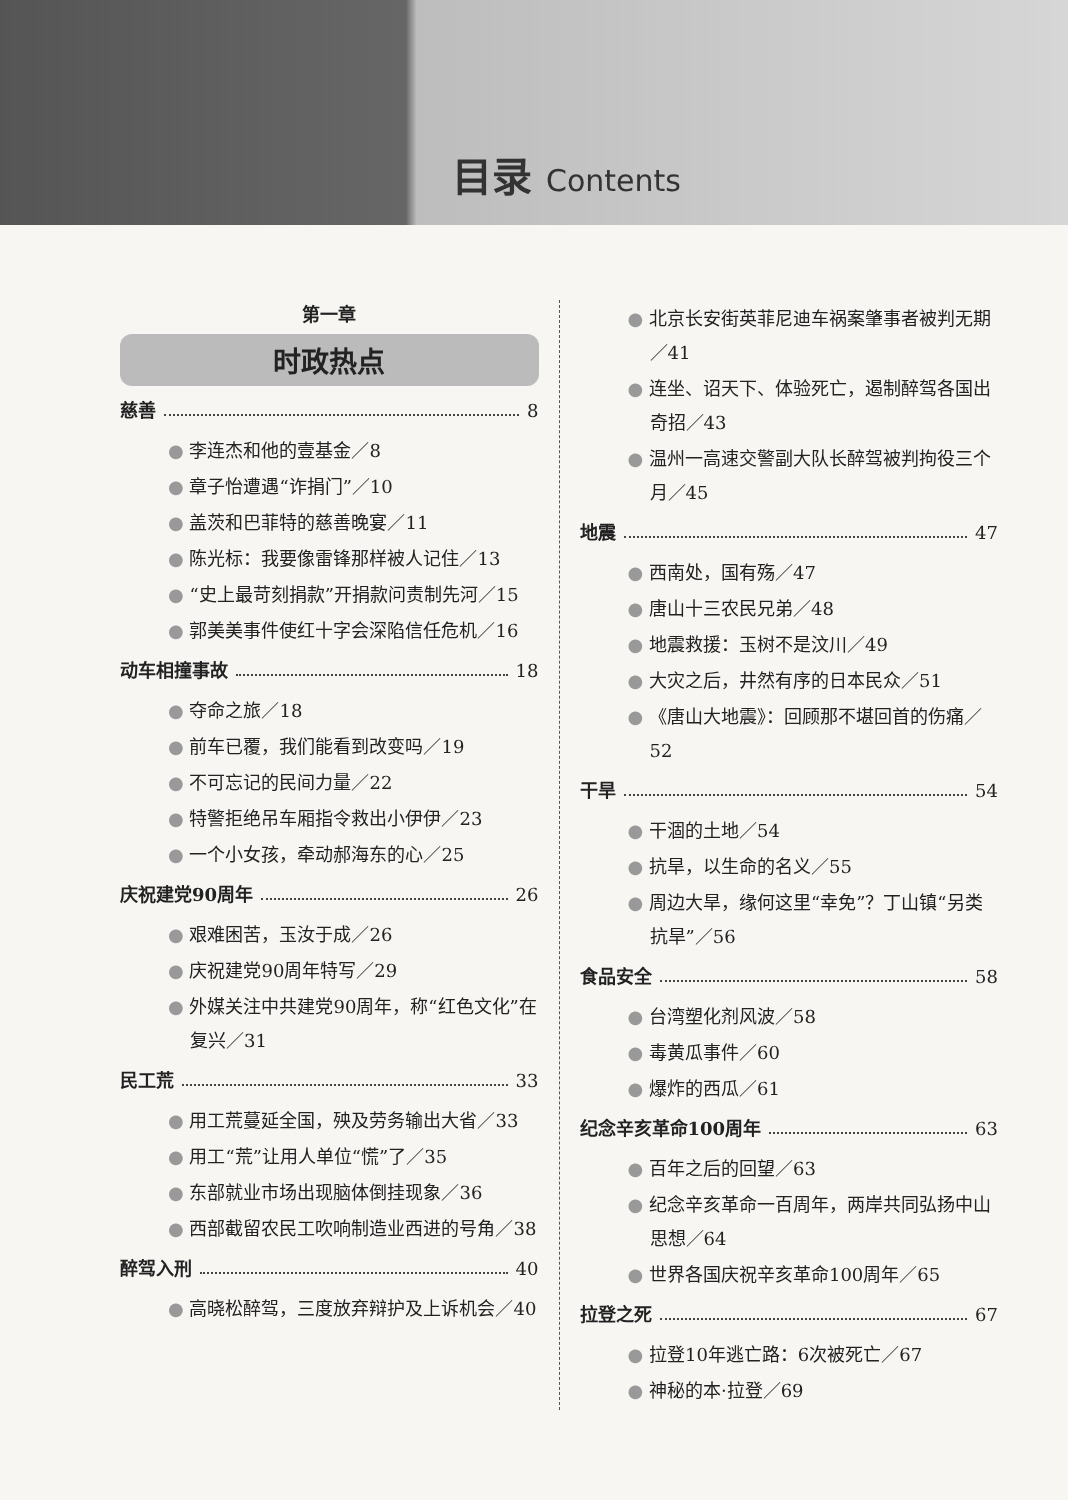目录 Contents
第一章
时政热点
慈善 8
● 李连杰和他的壹基金／8
● 章子怡遭遇“诈捐门”／10
● 盖茨和巴菲特的慈善晚宴／11
● 陈光标：我要像雷锋那样被人记住／13
● “史上最苛刻捐款”开捐款问责制先河／15
● 郭美美事件使红十字会深陷信任危机／16
动车相撞事故 18
● 夺命之旅／18
● 前车已覆，我们能看到改变吗／19
● 不可忘记的民间力量／22
● 特警拒绝吊车厢指令救出小伊伊／23
● 一个小女孩，牵动郝海东的心／25
庆祝建党90周年 26
● 艰难困苦，玉汝于成／26
● 庆祝建党90周年特写／29
● 外媒关注中共建党90周年，称“红色文化”在复兴／31
民工荒 33
● 用工荒蔓延全国，殃及劳务输出大省／33
● 用工“荒”让用人单位“慌”了／35
● 东部就业市场出现脑体倒挂现象／36
● 西部截留农民工吹响制造业西进的号角／38
醉驾入刑 40
● 高晓松醉驾，三度放弃辩护及上诉机会／40
● 北京长安街英菲尼迪车祸案肇事者被判无期／41
● 连坐、诏天下、体验死亡，遏制醉驾各国出奇招／43
● 温州一高速交警副大队长醉驾被判拘役三个月／45
地震 47
● 西南处，国有殇／47
● 唐山十三农民兄弟／48
● 地震救援：玉树不是汶川／49
● 大灾之后，井然有序的日本民众／51
● 《唐山大地震》：回顾那不堪回首的伤痛／52
干旱 54
● 干涸的土地／54
● 抗旱，以生命的名义／55
● 周边大旱，缘何这里“幸免”？丁山镇“另类抗旱”／56
食品安全 58
● 台湾塑化剂风波／58
● 毒黄瓜事件／60
● 爆炸的西瓜／61
纪念辛亥革命100周年 63
● 百年之后的回望／63
● 纪念辛亥革命一百周年，两岸共同弘扬中山思想／64
● 世界各国庆祝辛亥革命100周年／65
拉登之死 67
● 拉登10年逃亡路：6次被死亡／67
● 神秘的本·拉登／69